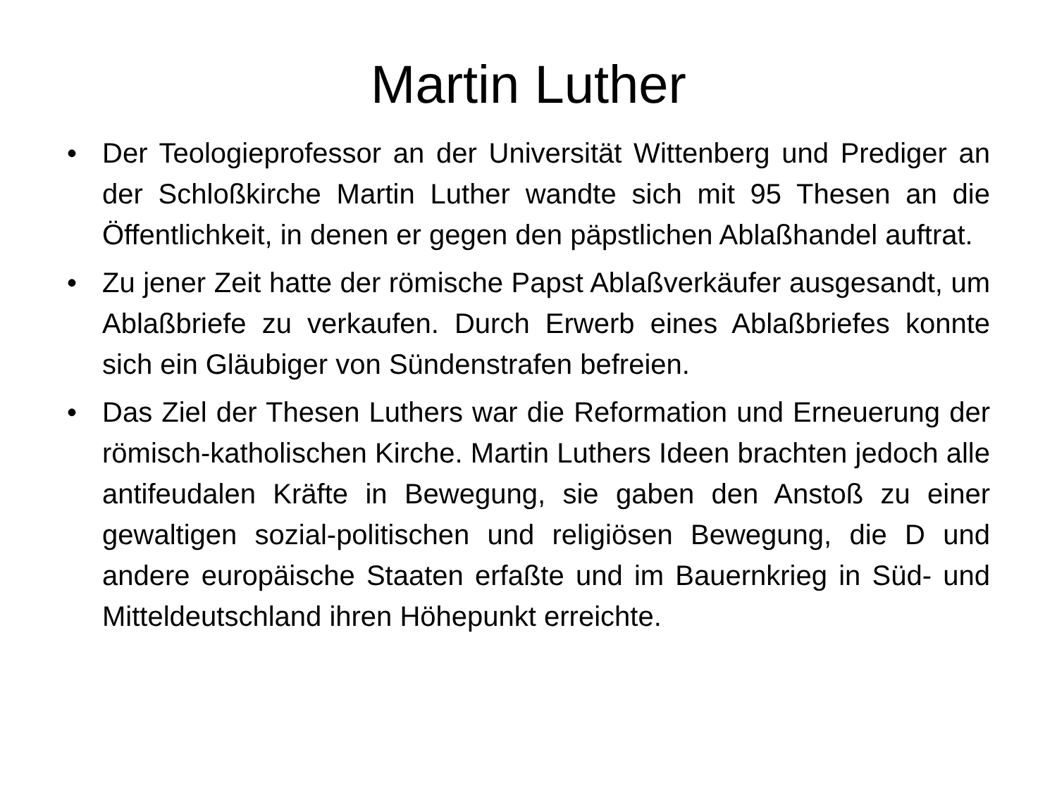Martin Luther
• Der Teologieprofessor an der Universität Wittenberg und Prediger an der Schloßkirche Martin Luther wandte sich mit 95 Thesen an die Öffentlichkeit, in denen er gegen den päpstlichen Ablaßhandel auftrat.
• Zu jener Zeit hatte der römische Papst Ablaßverkäufer ausgesandt, um Ablaßbriefe zu verkaufen. Durch Erwerb eines Ablaßbriefes konnte sich ein Gläubiger von Sündenstrafen befreien.
• Das Ziel der Thesen Luthers war die Reformation und Erneuerung der römisch-katholischen Kirche. Martin Luthers Ideen brachten jedoch alle antifeudalen Kräfte in Bewegung, sie gaben den Anstoß zu einer gewaltigen sozial-politischen und religiösen Bewegung, die D und andere europäische Staaten erfaßte und im Bauernkrieg in Süd- und Mitteldeutschland ihren Höhepunkt erreichte.